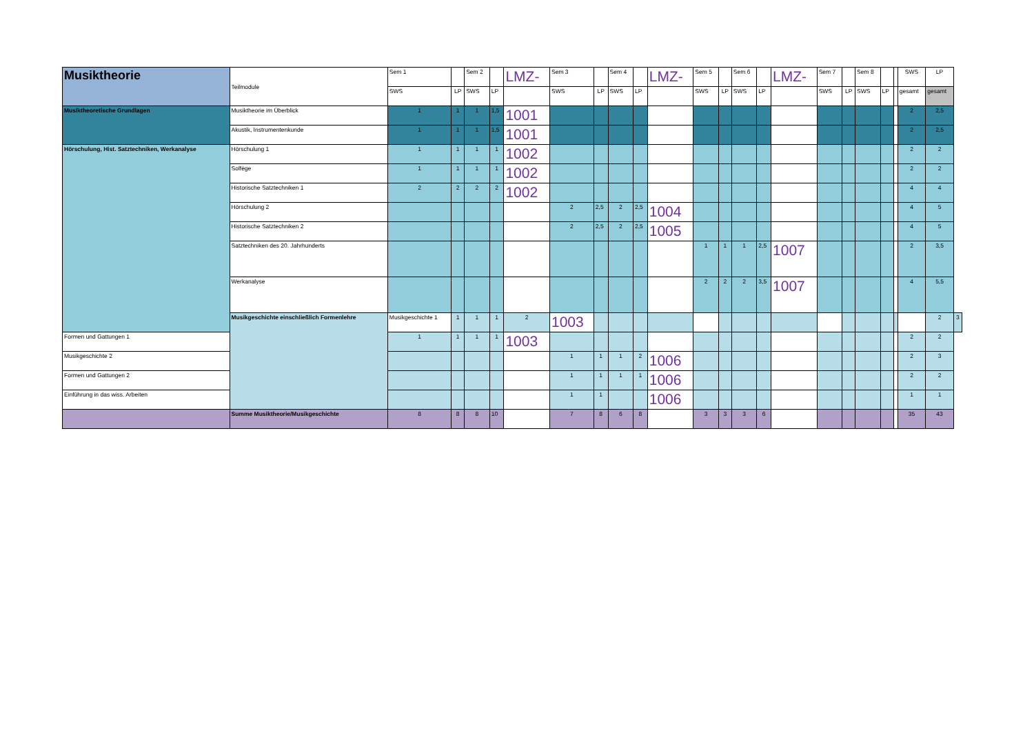| Musiktheorie | Teilmodule | Sem 1 | | Sem 2 | | LMZ- | Sem 3 | | Sem 4 | | LMZ- | Sem 5 | | Sem 6 | | LMZ- | Sem 7 | | Sem 8 | | | SWS | LP | |
| --- | --- | --- | --- | --- | --- | --- | --- | --- | --- | --- | --- | --- | --- | --- | --- | --- | --- | --- | --- | --- | --- | --- | --- | --- |
| | | SWS | LP | SWS | LP | | SWS | LP | SWS | LP | | SWS | LP | SWS | LP | | SWS | LP | SWS | LP | | gesamt | gesamt | |
| Musiktheoretische Grundlagen | Musiktheorie im Überblick | 1 | 1 | 1 | 1,5 | 1001 | | | | | | | | | | | | | | | | 2 | 2,5 | |
| | Akustik, Instrumentenkunde | 1 | 1 | 1 | 1,5 | 1001 | | | | | | | | | | | | | | | | 2 | 2,5 | |
| Hörschulung, Hist. Satztechniken, Werkanalyse | Hörschulung 1 | 1 | 1 | 1 | 1 | 1002 | | | | | | | | | | | | | | | | 2 | 2 | |
| | Solfège | 1 | 1 | 1 | 1 | 1002 | | | | | | | | | | | | | | | | 2 | 2 | |
| | Historische Satztechniken 1 | 2 | 2 | 2 | 2 | 1002 | | | | | | | | | | | | | | | | 4 | 4 | |
| | Hörschulung 2 | | | | | | 2 | 2,5 | 2 | 2,5 | 1004 | | | | | | | | | | | 4 | 5 | |
| | Historische Satztechniken 2 | | | | | | 2 | 2,5 | 2 | 2,5 | 1005 | | | | | | | | | | | 4 | 5 | |
| | Satztechniken des 20. Jahrhunderts | | | | | | | | | | | 1 | 1 | 1 | 2,5 | 1007 | | | | | | 2 | 3,5 | |
| | Werkanalyse | | | | | | | | | | | 2 | 2 | 2 | 3,5 | 1007 | | | | | | 4 | 5,5 | |
| | Musikgeschichte einschließlich Formenlehre | Musikgeschichte 1 | 1 | 1 | 1 | 2 | 1003 | | | | | | | | | | | | | | | | 2 | 3 |
| Formen und Gattungen 1 | | 1 | 1 | 1 | 1 | 1003 | | | | | | | | | | | | | | | | 2 | 2 | |
| Musikgeschichte 2 | | | | | | | 1 | 1 | 1 | 2 | 1006 | | | | | | | | | | | 2 | 3 | |
| Formen und Gattungen 2 | | | | | | | 1 | 1 | 1 | 1 | 1006 | | | | | | | | | | | 2 | 2 | |
| Einführung in das wiss. Arbeiten | | | | | | | 1 | 1 | | | 1006 | | | | | | | | | | | 1 | 1 | |
| | Summe Musiktheorie/Musikgeschichte | 8 | 8 | 8 | 10 | | 7 | 8 | 6 | 8 | | 3 | 3 | 3 | 6 | | | | | | | 35 | 43 | |